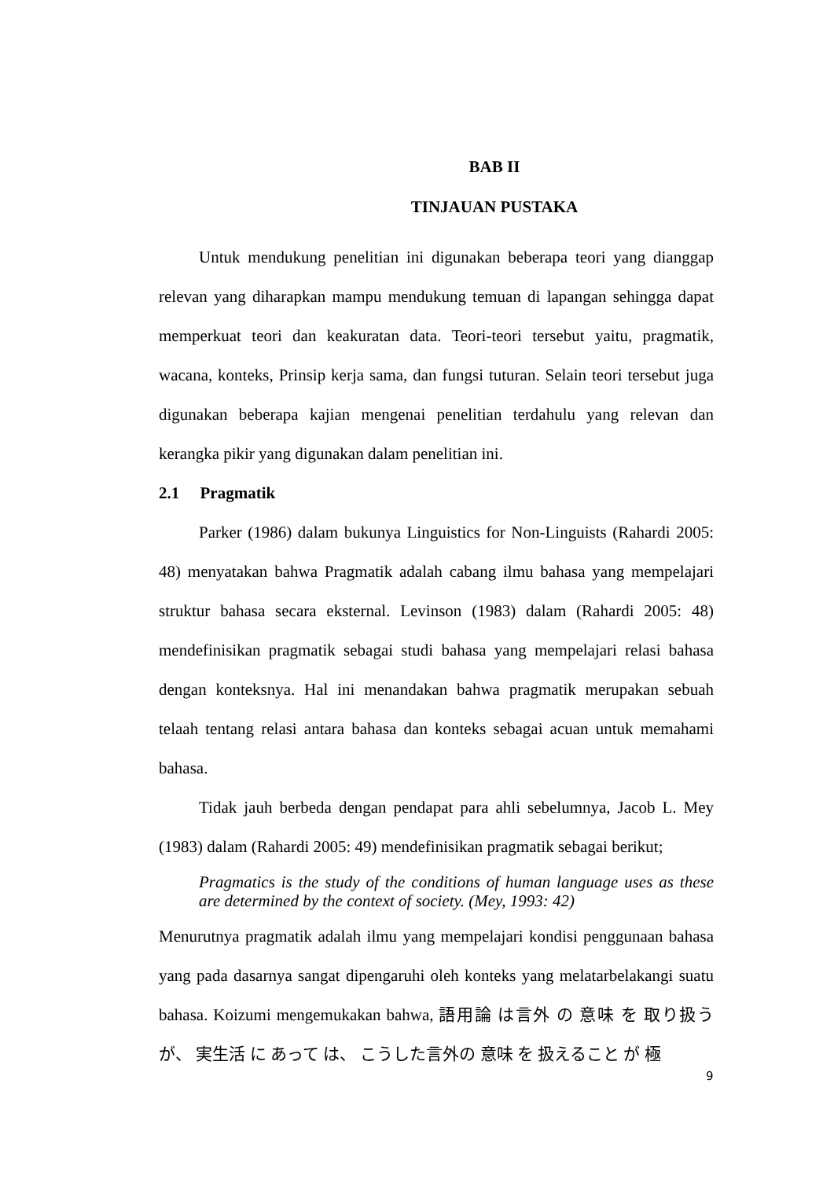BAB II
TINJAUAN PUSTAKA
Untuk mendukung penelitian ini digunakan beberapa teori yang dianggap relevan yang diharapkan mampu mendukung temuan di lapangan sehingga dapat memperkuat teori dan keakuratan data. Teori-teori tersebut yaitu, pragmatik, wacana, konteks, Prinsip kerja sama, dan fungsi tuturan. Selain teori tersebut juga digunakan beberapa kajian mengenai penelitian terdahulu yang relevan dan kerangka pikir yang digunakan dalam penelitian ini.
2.1 Pragmatik
Parker (1986) dalam bukunya Linguistics for Non-Linguists (Rahardi 2005: 48) menyatakan bahwa Pragmatik adalah cabang ilmu bahasa yang mempelajari struktur bahasa secara eksternal. Levinson (1983) dalam (Rahardi 2005: 48) mendefinisikan pragmatik sebagai studi bahasa yang mempelajari relasi bahasa dengan konteksnya. Hal ini menandakan bahwa pragmatik merupakan sebuah telaah tentang relasi antara bahasa dan konteks sebagai acuan untuk memahami bahasa.
Tidak jauh berbeda dengan pendapat para ahli sebelumnya, Jacob L. Mey (1983) dalam (Rahardi 2005: 49) mendefinisikan pragmatik sebagai berikut;
Pragmatics is the study of the conditions of human language uses as these are determined by the context of society. (Mey, 1993: 42)
Menurutnya pragmatik adalah ilmu yang mempelajari kondisi penggunaan bahasa yang pada dasarnya sangat dipengaruhi oleh konteks yang melatarbelakangi suatu bahasa. Koizumi mengemukakan bahwa, 語用論 は言外 の 意味 を 取り扱う が、 実生活 に あって は、 こうした言外の 意味 を 扱えること が 極
9